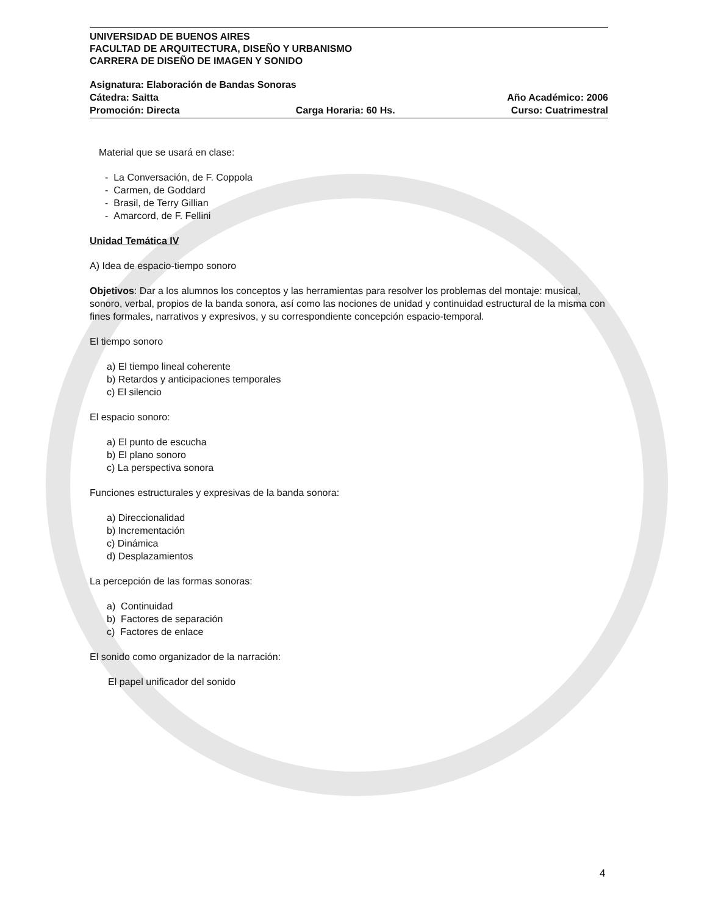UNIVERSIDAD DE BUENOS AIRES
FACULTAD DE ARQUITECTURA, DISEÑO Y URBANISMO
CARRERA DE DISEÑO DE IMAGEN Y SONIDO
Asignatura: Elaboración de Bandas Sonoras
Cátedra: Saitta Año Académico: 2006
Promoción: Directa Carga Horaria: 60 Hs. Curso: Cuatrimestral
Material que se usará en clase:
- La Conversación, de F. Coppola
- Carmen, de Goddard
- Brasil, de Terry Gillian
- Amarcord, de F. Fellini
Unidad Temática IV
A) Idea de espacio-tiempo sonoro
Objetivos: Dar a los alumnos los conceptos y las herramientas para resolver los problemas del montaje: musical, sonoro, verbal, propios de la banda sonora, así como las nociones de unidad y continuidad estructural de la misma con fines formales, narrativos y expresivos, y su correspondiente concepción espacio-temporal.
El tiempo sonoro
a) El tiempo lineal coherente
b) Retardos y anticipaciones temporales
c) El silencio
El espacio sonoro:
a) El punto de escucha
b) El plano sonoro
c) La perspectiva sonora
Funciones estructurales y expresivas de la banda sonora:
a) Direccionalidad
b) Incrementación
c) Dinámica
d) Desplazamientos
La percepción de las formas sonoras:
a) Continuidad
b) Factores de separación
c) Factores de enlace
El sonido como organizador de la narración:
El papel unificador del sonido
4